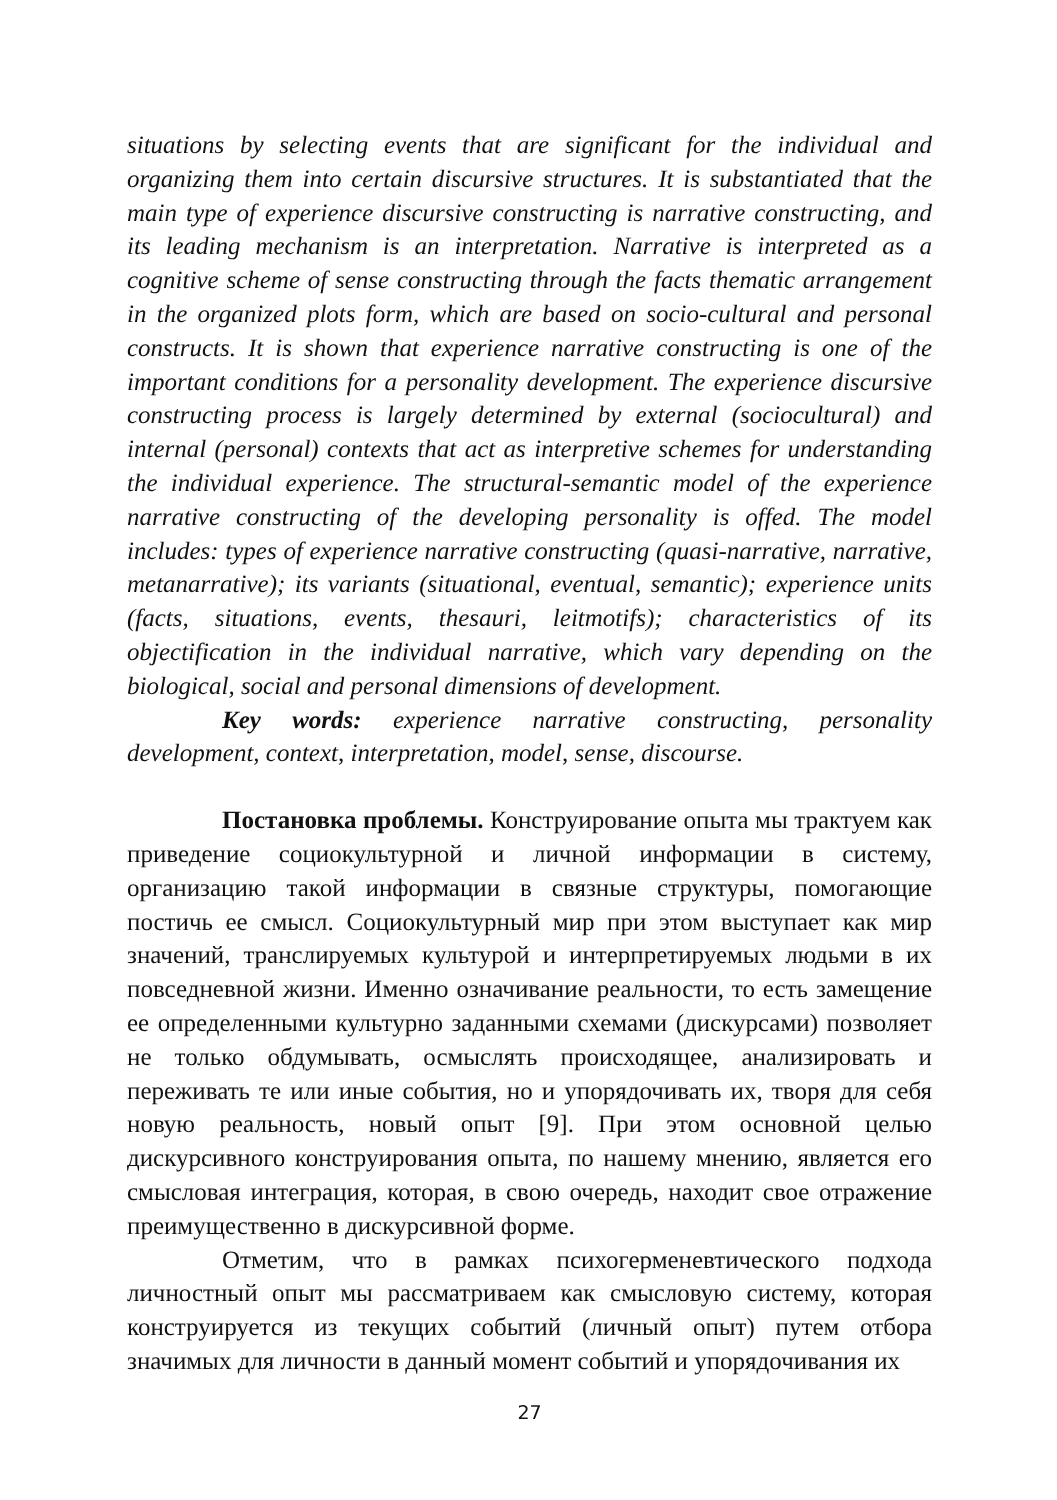situations by selecting events that are significant for the individual and organizing them into certain discursive structures. It is substantiated that the main type of experience discursive constructing is narrative constructing, and its leading mechanism is an interpretation. Narrative is interpreted as a cognitive scheme of sense constructing through the facts thematic arrangement in the organized plots form, which are based on socio-cultural and personal constructs. It is shown that experience narrative constructing is one of the important conditions for a personality development. The experience discursive constructing process is largely determined by external (sociocultural) and internal (personal) contexts that act as interpretive schemes for understanding the individual experience. The structural-semantic model of the experience narrative constructing of the developing personality is offed. The model includes: types of experience narrative constructing (quasi-narrative, narrative, metanarrative); its variants (situational, eventual, semantic); experience units (facts, situations, events, thesauri, leitmotifs); characteristics of its objectification in the individual narrative, which vary depending on the biological, social and personal dimensions of development.
Key words: experience narrative constructing, personality development, context, interpretation, model, sense, discourse.
Постановка проблемы. Конструирование опыта мы трактуем как приведение социокультурной и личной информации в систему, организацию такой информации в связные структуры, помогающие постичь ее смысл. Социокультурный мир при этом выступает как мир значений, транслируемых культурой и интерпретируемых людьми в их повседневной жизни. Именно означивание реальности, то есть замещение ее определенными культурно заданными схемами (дискурсами) позволяет не только обдумывать, осмыслять происходящее, анализировать и переживать те или иные события, но и упорядочивать их, творя для себя новую реальность, новый опыт [9]. При этом основной целью дискурсивного конструирования опыта, по нашему мнению, является его смысловая интеграция, которая, в свою очередь, находит свое отражение преимущественно в дискурсивной форме.
Отметим, что в рамках психогерменевтического подхода личностный опыт мы рассматриваем как смысловую систему, которая конструируется из текущих событий (личный опыт) путем отбора значимых для личности в данный момент событий и упорядочивания их
27